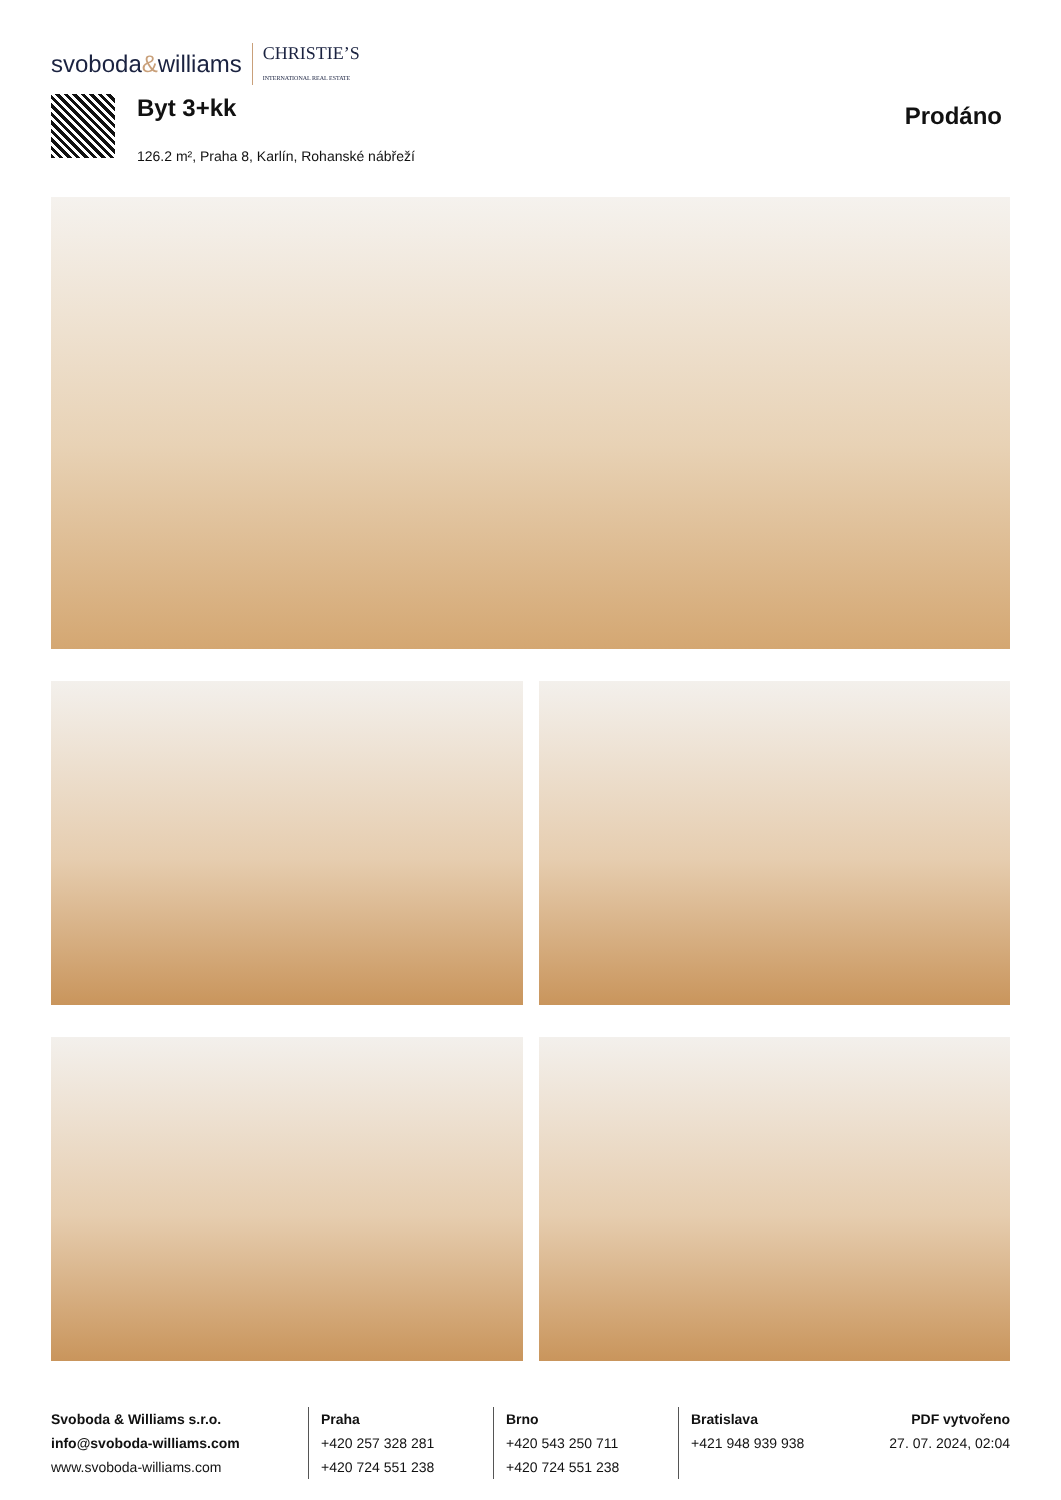svoboda&williams CHRISTIE’S
INTERNATIONAL REAL ESTATE
Byt 3+kk
126.2 m², Praha 8, Karlín, Rohanské nábřeží
Prodáno
Svoboda & Williams s.r.o.
info@svoboda-williams.com
www.svoboda-williams.com
Praha
+420 257 328 281
+420 724 551 238
Brno
+420 543 250 711
+420 724 551 238
Bratislava
+421 948 939 938
PDF vytvořeno
27. 07. 2024, 02:04